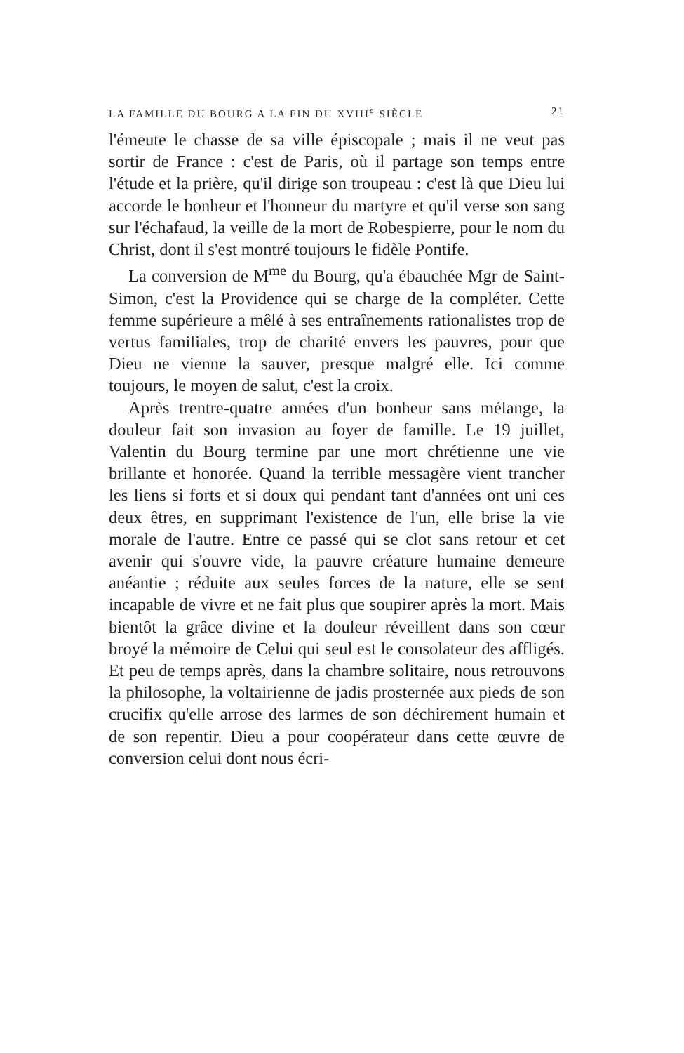LA FAMILLE DU BOURG A LA FIN DU XVIII<sup>e</sup> SIÈCLE 21
l'émeute le chasse de sa ville épiscopale ; mais il ne veut pas sortir de France : c'est de Paris, où il partage son temps entre l'étude et la prière, qu'il dirige son troupeau : c'est là que Dieu lui accorde le bonheur et l'honneur du martyre et qu'il verse son sang sur l'échafaud, la veille de la mort de Robespierre, pour le nom du Christ, dont il s'est montré toujours le fidèle Pontife.
La conversion de M<sup>me</sup> du Bourg, qu'a ébauchée Mgr de Saint-Simon, c'est la Providence qui se charge de la compléter. Cette femme supérieure a mêlé à ses entraînements rationalistes trop de vertus familiales, trop de charité envers les pauvres, pour que Dieu ne vienne la sauver, presque malgré elle. Ici comme toujours, le moyen de salut, c'est la croix.
Après trentre-quatre années d'un bonheur sans mélange, la douleur fait son invasion au foyer de famille. Le 19 juillet, Valentin du Bourg termine par une mort chrétienne une vie brillante et honorée. Quand la terrible messagère vient trancher les liens si forts et si doux qui pendant tant d'années ont uni ces deux êtres, en supprimant l'existence de l'un, elle brise la vie morale de l'autre. Entre ce passé qui se clot sans retour et cet avenir qui s'ouvre vide, la pauvre créature humaine demeure anéantie ; réduite aux seules forces de la nature, elle se sent incapable de vivre et ne fait plus que soupirer après la mort. Mais bientôt la grâce divine et la douleur réveillent dans son cœur broyé la mémoire de Celui qui seul est le consolateur des affligés. Et peu de temps après, dans la chambre solitaire, nous retrouvons la philosophe, la voltairienne de jadis prosternée aux pieds de son crucifix qu'elle arrose des larmes de son déchirement humain et de son repentir. Dieu a pour coopérateur dans cette œuvre de conversion celui dont nous écri-